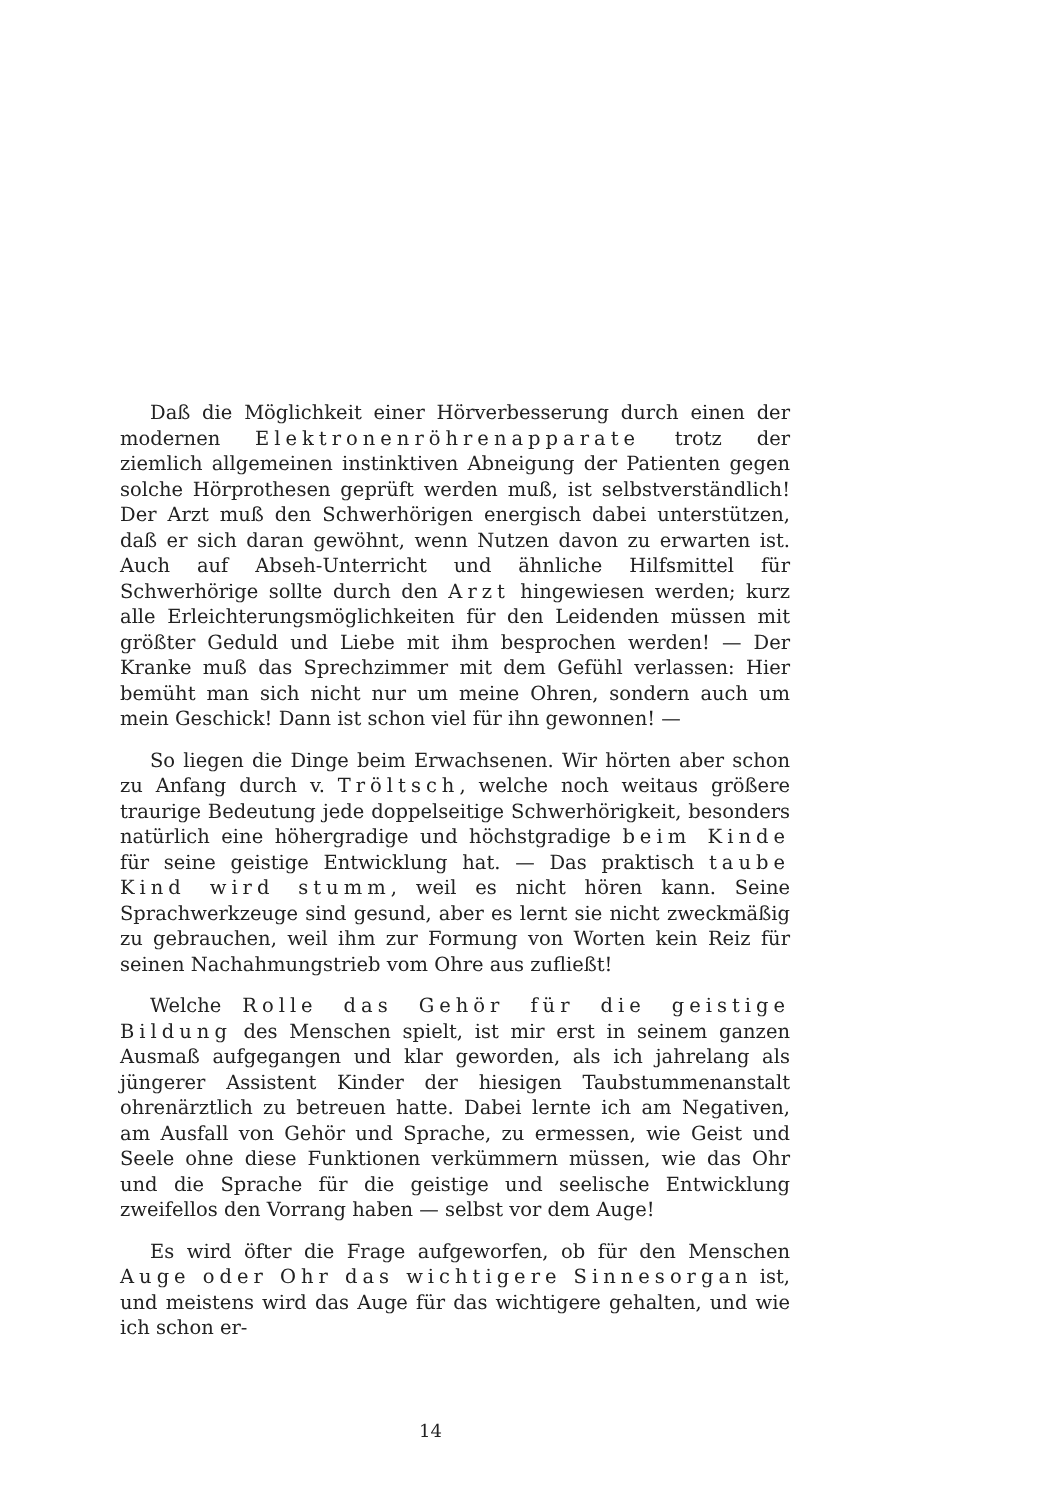Daß die Möglichkeit einer Hörverbesserung durch einen der modernen Elektronenröhrenapparate trotz der ziemlich allgemeinen instinktiven Abneigung der Patienten gegen solche Hörprothesen geprüft werden muß, ist selbstverständlich! Der Arzt muß den Schwerhörigen energisch dabei unterstützen, daß er sich daran gewöhnt, wenn Nutzen davon zu erwarten ist. Auch auf Abseh-Unterricht und ähnliche Hilfsmittel für Schwerhörige sollte durch den Arzt hingewiesen werden; kurz alle Erleichterungsmöglichkeiten für den Leidenden müssen mit größter Geduld und Liebe mit ihm besprochen werden! — Der Kranke muß das Sprechzimmer mit dem Gefühl verlassen: Hier bemüht man sich nicht nur um meine Ohren, sondern auch um mein Geschick! Dann ist schon viel für ihn gewonnen! —
So liegen die Dinge beim Erwachsenen. Wir hörten aber schon zu Anfang durch v. Tröltsch, welche noch weitaus größere traurige Bedeutung jede doppelseitige Schwerhörigkeit, besonders natürlich eine höhergradige und höchstgradige beim Kinde für seine geistige Entwicklung hat. — Das praktisch taube Kind wird stumm, weil es nicht hören kann. Seine Sprachwerkzeuge sind gesund, aber es lernt sie nicht zweckmäßig zu gebrauchen, weil ihm zur Formung von Worten kein Reiz für seinen Nachahmungstrieb vom Ohre aus zufließt!
Welche Rolle das Gehör für die geistige Bildung des Menschen spielt, ist mir erst in seinem ganzen Ausmaß aufgegangen und klar geworden, als ich jahrelang als jüngerer Assistent Kinder der hiesigen Taubstummenanstalt ohrenärztlich zu betreuen hatte. Dabei lernte ich am Negativen, am Ausfall von Gehör und Sprache, zu ermessen, wie Geist und Seele ohne diese Funktionen verkümmern müssen, wie das Ohr und die Sprache für die geistige und seelische Entwicklung zweifellos den Vorrang haben — selbst vor dem Auge!
Es wird öfter die Frage aufgeworfen, ob für den Menschen Auge oder Ohr das wichtigere Sinnesorgan ist, und meistens wird das Auge für das wichtigere gehalten, und wie ich schon er-
14